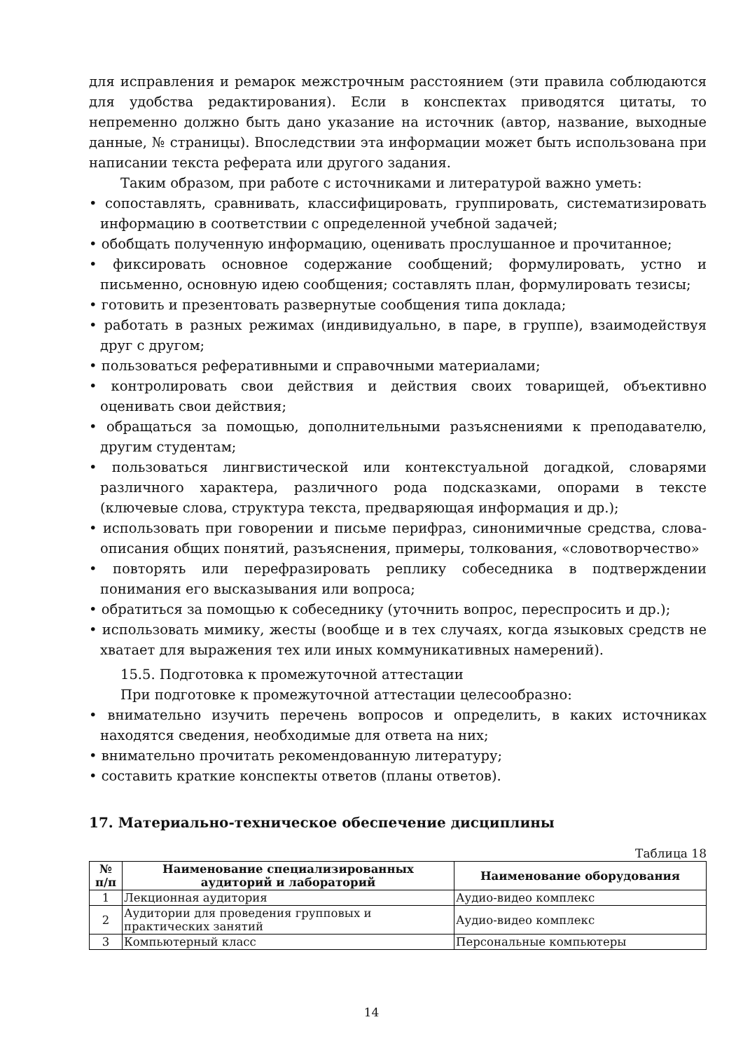для исправления и ремарок межстрочным расстоянием (эти правила соблюдаются для удобства редактирования). Если в конспектах приводятся цитаты, то непременно должно быть дано указание на источник (автор, название, выходные данные, № страницы). Впоследствии эта информации может быть использована при написании текста реферата или другого задания.
Таким образом, при работе с источниками и литературой важно уметь:
• сопоставлять, сравнивать, классифицировать, группировать, систематизировать информацию в соответствии с определенной учебной задачей;
• обобщать полученную информацию, оценивать прослушанное и прочитанное;
• фиксировать основное содержание сообщений; формулировать, устно и письменно, основную идею сообщения; составлять план, формулировать тезисы;
• готовить и презентовать развернутые сообщения типа доклада;
• работать в разных режимах (индивидуально, в паре, в группе), взаимодействуя друг с другом;
• пользоваться реферативными и справочными материалами;
• контролировать свои действия и действия своих товарищей, объективно оценивать свои действия;
• обращаться за помощью, дополнительными разъяснениями к преподавателю, другим студентам;
• пользоваться лингвистической или контекстуальной догадкой, словарями различного характера, различного рода подсказками, опорами в тексте (ключевые слова, структура текста, предваряющая информация и др.);
• использовать при говорении и письме перифраз, синонимичные средства, слова-описания общих понятий, разъяснения, примеры, толкования, «словотворчество»
• повторять или перефразировать реплику собеседника в подтверждении понимания его высказывания или вопроса;
• обратиться за помощью к собеседнику (уточнить вопрос, переспросить и др.);
• использовать мимику, жесты (вообще и в тех случаях, когда языковых средств не хватает для выражения тех или иных коммуникативных намерений).
15.5. Подготовка к промежуточной аттестации
При подготовке к промежуточной аттестации целесообразно:
• внимательно изучить перечень вопросов и определить, в каких источниках находятся сведения, необходимые для ответа на них;
• внимательно прочитать рекомендованную литературу;
• составить краткие конспекты ответов (планы ответов).
17. Материально-техническое обеспечение дисциплины
Таблица 18
| № п/п | Наименование специализированных аудиторий и лабораторий | Наименование оборудования |
| --- | --- | --- |
| 1 | Лекционная аудитория | Аудио-видео комплекс |
| 2 | Аудитории для проведения групповых и практических занятий | Аудио-видео комплекс |
| 3 | Компьютерный класс | Персональные компьютеры |
14